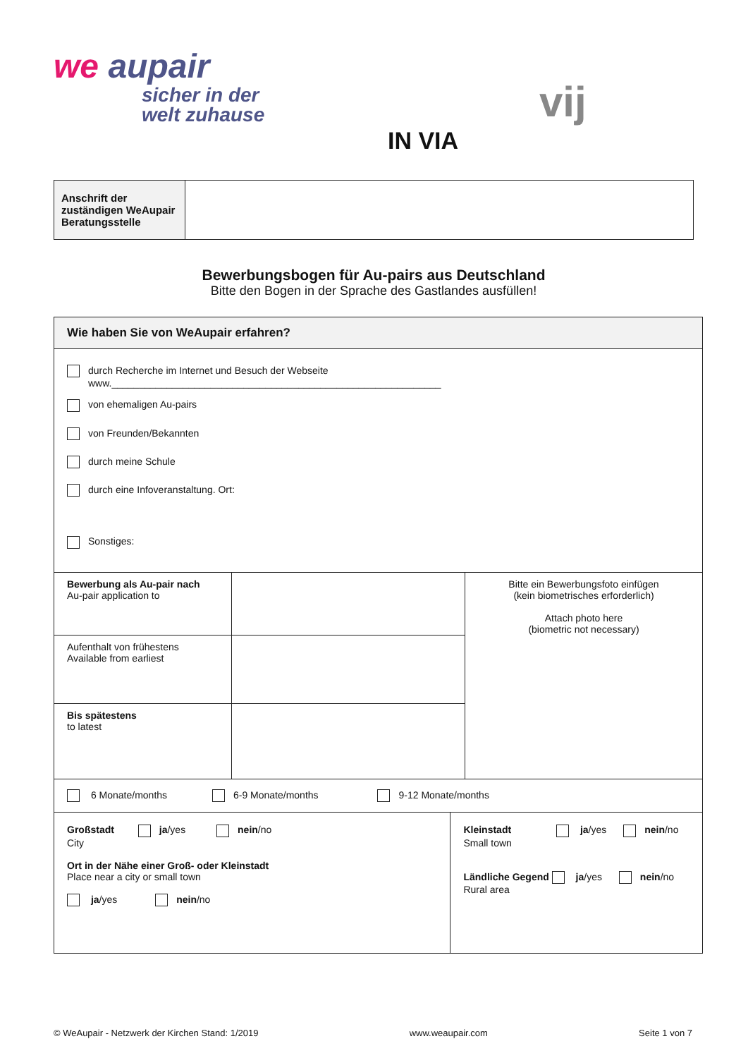we aupair
sicher in der
welt zuhause
IN VIA
vij
| Anschrift der zuständigen WeAupair Beratungsstelle | |
Bewerbungsbogen für Au-pairs aus Deutschland
Bitte den Bogen in der Sprache des Gastlandes ausfüllen!
| Wie haben Sie von WeAupair erfahren? | | | |
| durch Recherche im Internet und Besuch der Webseite www.____________________________________________________________ von ehemaligen Au-pairs von Freunden/Bekannten durch meine Schule durch eine Infoveranstaltung. Ort: Sonstiges: | | | |
| Bewerbung als Au-pair nach Au-pair application to | | | Bitte ein Bewerbungsfoto einfügen (kein biometrisches erforderlich) Attach photo here (biometric not necessary) |
| Aufenthalt von frühestens Available from earliest | | | |
| Bis spätestens to latest | | | |
| 6 Monate/months 6-9 Monate/months 9-12 Monate/months | | | |
| Großstadt ja /yes nein /no City Ort in der Nähe einer Groß- oder Kleinstadt Place near a city or small town ja /yes nein /no | | Kleinstadt ja /yes nein /no Small town Ländliche Gegend ja /yes nein /no Rural area | |
© WeAupair - Netzwerk der Kirchen Stand: 1/2019 www.weaupair.com Seite 1 von 7